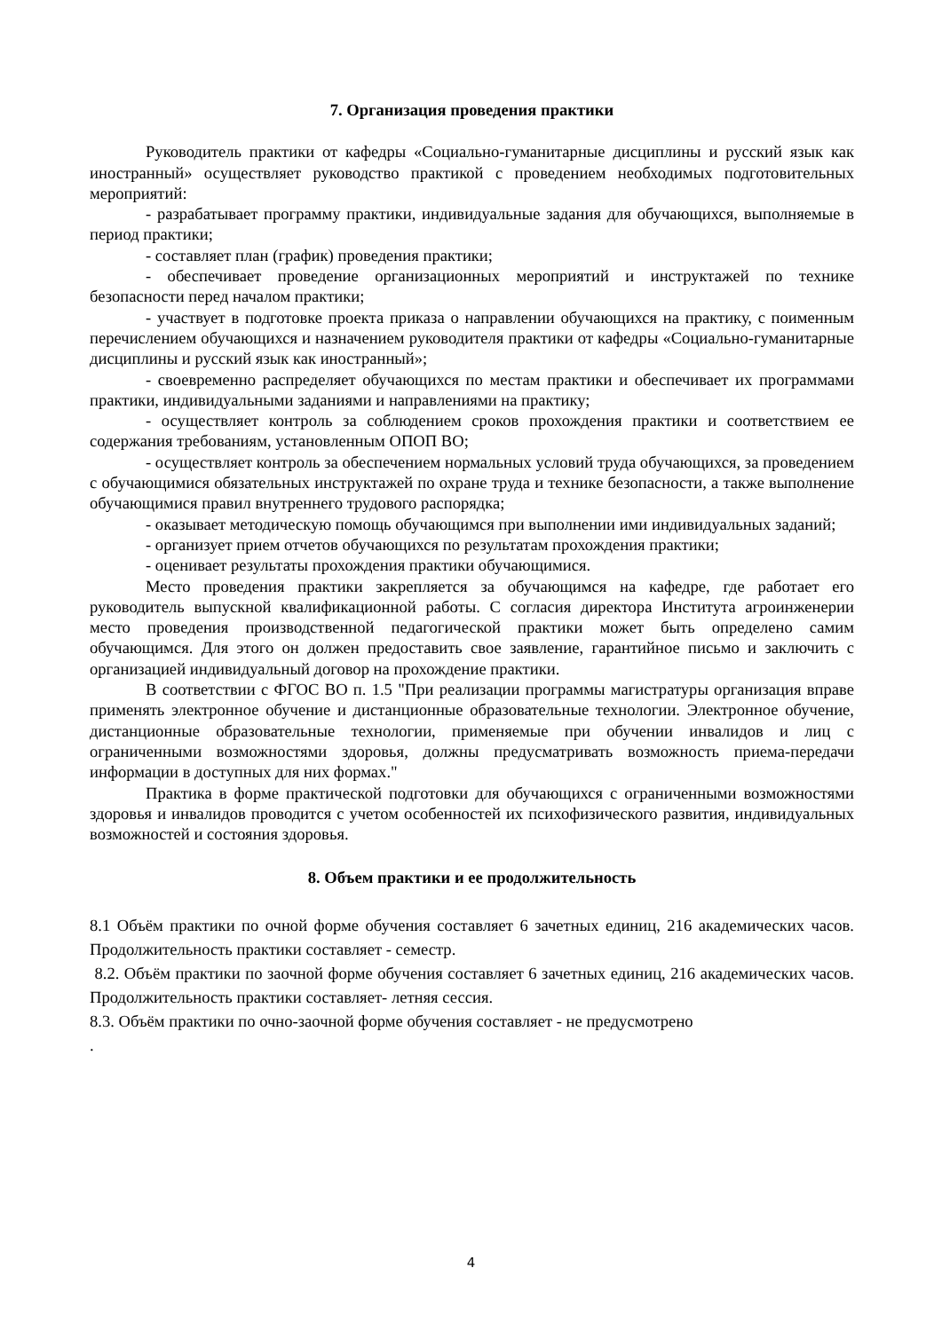7. Организация проведения практики
Руководитель практики от кафедры «Социально-гуманитарные дисциплины и русский язык как иностранный» осуществляет руководство практикой с проведением необходимых подготовительных мероприятий:
- разрабатывает программу практики, индивидуальные задания для обучающихся, выполняемые в период практики;
- составляет план (график) проведения практики;
- обеспечивает проведение организационных мероприятий и инструктажей по технике безопасности перед началом практики;
- участвует в подготовке проекта приказа о направлении обучающихся на практику, с поименным перечислением обучающихся и назначением руководителя практики от кафедры «Социально-гуманитарные дисциплины и русский язык как иностранный»;
- своевременно распределяет обучающихся по местам практики и обеспечивает их программами практики, индивидуальными заданиями и направлениями на практику;
- осуществляет контроль за соблюдением сроков прохождения практики и соответствием ее содержания требованиям, установленным ОПОП ВО;
- осуществляет контроль за обеспечением нормальных условий труда обучающихся, за проведением с обучающимися обязательных инструктажей по охране труда и технике безопасности, а также выполнение обучающимися правил внутреннего трудового распорядка;
- оказывает методическую помощь обучающимся при выполнении ими индивидуальных заданий;
- организует прием отчетов обучающихся по результатам прохождения практики;
- оценивает результаты прохождения практики обучающимися.
Место проведения практики закрепляется за обучающимся на кафедре, где работает его руководитель выпускной квалификационной работы. С согласия директора Института агроинженерии место проведения производственной педагогической практики может быть определено самим обучающимся. Для этого он должен предоставить свое заявление, гарантийное письмо и заключить с организацией индивидуальный договор на прохождение практики.
В соответствии с ФГОС ВО п. 1.5 "При реализации программы магистратуры организация вправе применять электронное обучение и дистанционные образовательные технологии. Электронное обучение, дистанционные образовательные технологии, применяемые при обучении инвалидов и лиц с ограниченными возможностями здоровья, должны предусматривать возможность приема-передачи информации в доступных для них формах."
Практика в форме практической подготовки для обучающихся с ограниченными возможностями здоровья и инвалидов проводится с учетом особенностей их психофизического развития, индивидуальных возможностей и состояния здоровья.
8. Объем практики и ее продолжительность
8.1 Объём практики по очной форме обучения составляет 6 зачетных единиц, 216 академических часов. Продолжительность практики составляет - семестр.
8.2. Объём практики по заочной форме обучения составляет 6 зачетных единиц, 216 академических часов. Продолжительность практики составляет- летняя сессия.
8.3. Объём практики по очно-заочной форме обучения составляет - не предусмотрено
.
4